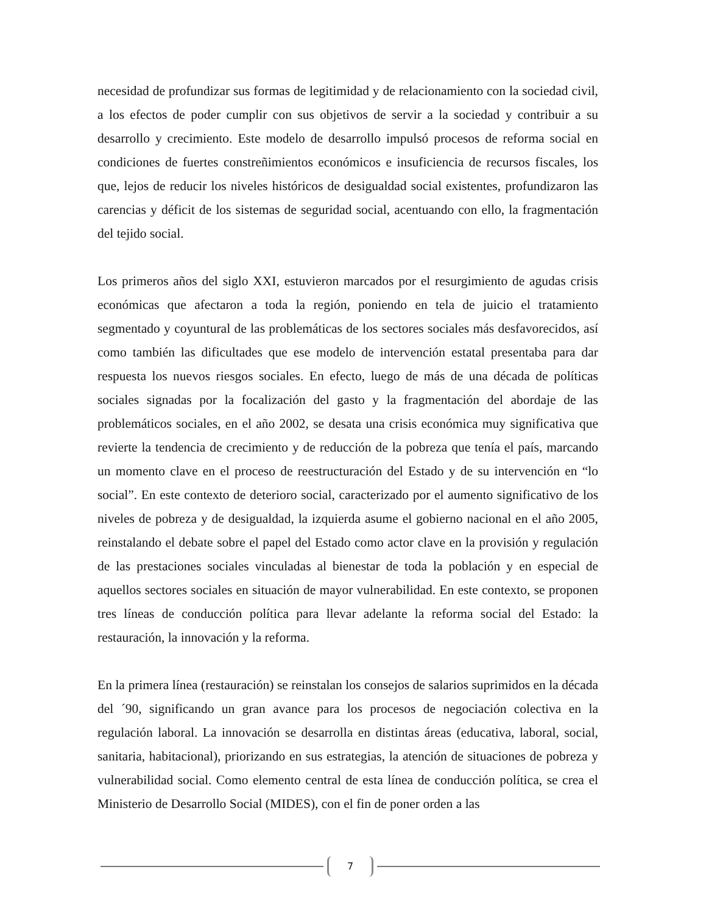necesidad de profundizar sus formas de legitimidad y de relacionamiento con la sociedad civil, a los efectos de poder cumplir con sus objetivos de servir a la sociedad y contribuir a su desarrollo y crecimiento. Este modelo de desarrollo impulsó procesos de reforma social en condiciones de fuertes constreñimientos económicos e insuficiencia de recursos fiscales, los que, lejos de reducir los niveles históricos de desigualdad social existentes, profundizaron las carencias y déficit de los sistemas de seguridad social, acentuando con ello, la fragmentación del tejido social.
Los primeros años del siglo XXI, estuvieron marcados por el resurgimiento de agudas crisis económicas que afectaron a toda la región, poniendo en tela de juicio el tratamiento segmentado y coyuntural de las problemáticas de los sectores sociales más desfavorecidos, así como también las dificultades que ese modelo de intervención estatal presentaba para dar respuesta los nuevos riesgos sociales. En efecto, luego de más de una década de políticas sociales signadas por la focalización del gasto y la fragmentación del abordaje de las problemáticos sociales, en el año 2002, se desata una crisis económica muy significativa que revierte la tendencia de crecimiento y de reducción de la pobreza que tenía el país, marcando un momento clave en el proceso de reestructuración del Estado y de su intervención en “lo social”. En este contexto de deterioro social, caracterizado por el aumento significativo de los niveles de pobreza y de desigualdad, la izquierda asume el gobierno nacional en el año 2005, reinstalando el debate sobre el papel del Estado como actor clave en la provisión y regulación de las prestaciones sociales vinculadas al bienestar de toda la población y en especial de aquellos sectores sociales en situación de mayor vulnerabilidad. En este contexto, se proponen tres líneas de conducción política para llevar adelante la reforma social del Estado: la restauración, la innovación y la reforma.
En la primera línea (restauración) se reinstalan los consejos de salarios suprimidos en la década del ´90, significando un gran avance para los procesos de negociación colectiva en la regulación laboral. La innovación se desarrolla en distintas áreas (educativa, laboral, social, sanitaria, habitacional), priorizando en sus estrategias, la atención de situaciones de pobreza y vulnerabilidad social. Como elemento central de esta línea de conducción política, se crea el Ministerio de Desarrollo Social (MIDES), con el fin de poner orden a las
7